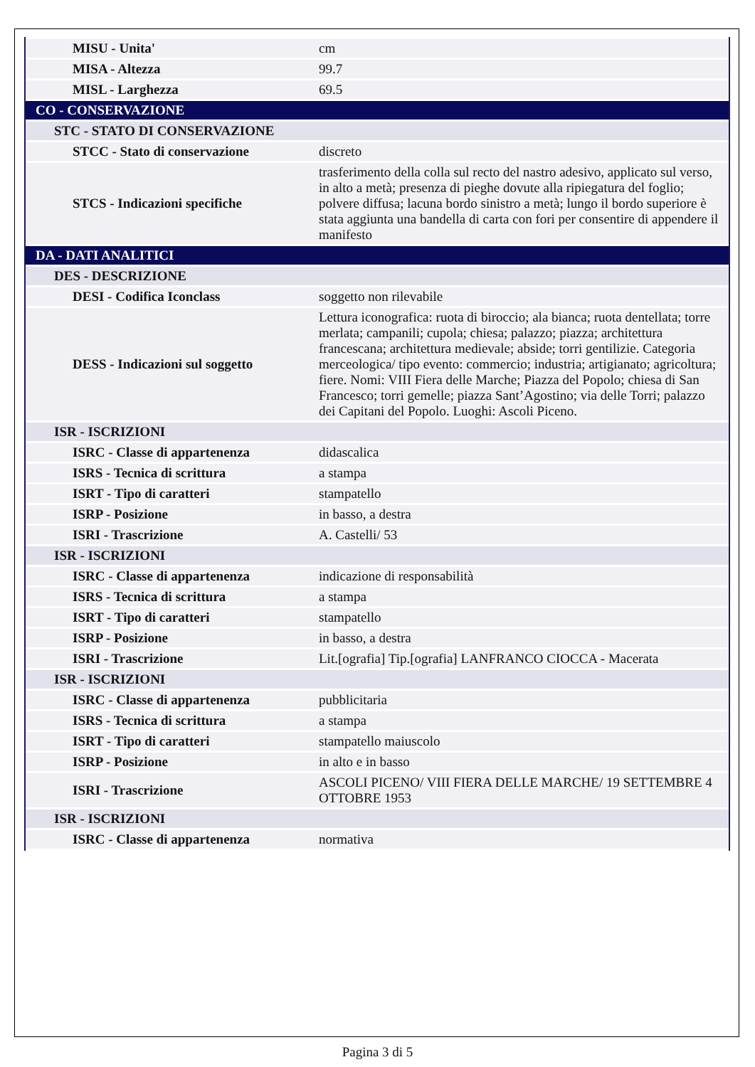| MISU - Unita' | cm |
| MISA - Altezza | 99.7 |
| MISL - Larghezza | 69.5 |
| CO - CONSERVAZIONE | |
| STC - STATO DI CONSERVAZIONE | |
| STCC - Stato di conservazione | discreto |
| STCS - Indicazioni specifiche | trasferimento della colla sul recto del nastro adesivo, applicato sul verso, in alto a metà; presenza di pieghe dovute alla ripiegatura del foglio; polvere diffusa; lacuna bordo sinistro a metà; lungo il bordo superiore è stata aggiunta una bandella di carta con fori per consentire di appendere il manifesto |
| DA - DATI ANALITICI | |
| DES - DESCRIZIONE | |
| DESI - Codifica Iconclass | soggetto non rilevabile |
| DESS - Indicazioni sul soggetto | Lettura iconografica: ruota di biroccio; ala bianca; ruota dentellata; torre merlata; campanili; cupola; chiesa; palazzo; piazza; architettura francescana; architettura medievale; abside; torri gentilizie. Categoria merceologica/ tipo evento: commercio; industria; artigianato; agricoltura; fiere. Nomi: VIII Fiera delle Marche; Piazza del Popolo; chiesa di San Francesco; torri gemelle; piazza Sant’Agostino; via delle Torri; palazzo dei Capitani del Popolo. Luoghi: Ascoli Piceno. |
| ISR - ISCRIZIONI | |
| ISRC - Classe di appartenenza | didascalica |
| ISRS - Tecnica di scrittura | a stampa |
| ISRT - Tipo di caratteri | stampatello |
| ISRP - Posizione | in basso, a destra |
| ISRI - Trascrizione | A. Castelli/ 53 |
| ISR - ISCRIZIONI | |
| ISRC - Classe di appartenenza | indicazione di responsabilità |
| ISRS - Tecnica di scrittura | a stampa |
| ISRT - Tipo di caratteri | stampatello |
| ISRP - Posizione | in basso, a destra |
| ISRI - Trascrizione | Lit.[ografia] Tip.[ografia] LANFRANCO CIOCCA - Macerata |
| ISR - ISCRIZIONI | |
| ISRC - Classe di appartenenza | pubblicitaria |
| ISRS - Tecnica di scrittura | a stampa |
| ISRT - Tipo di caratteri | stampatello maiuscolo |
| ISRP - Posizione | in alto e in basso |
| ISRI - Trascrizione | ASCOLI PICENO/ VIII FIERA DELLE MARCHE/ 19 SETTEMBRE 4 OTTOBRE 1953 |
| ISR - ISCRIZIONI | |
| ISRC - Classe di appartenenza | normativa |
Pagina 3 di 5